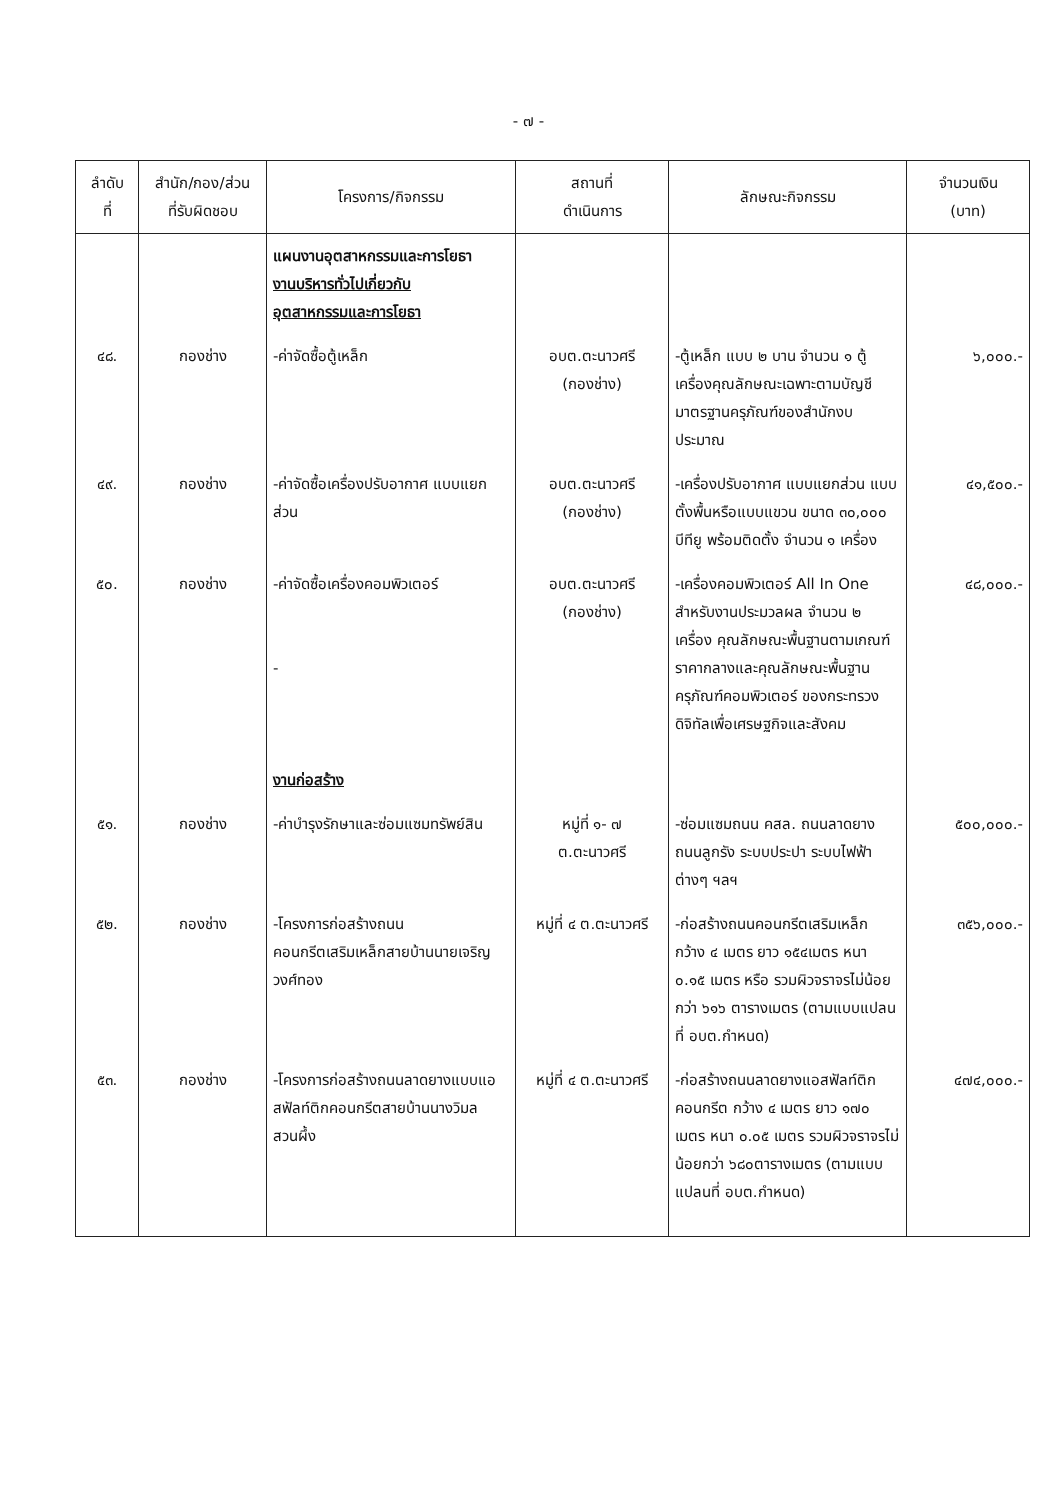- ๗ -
| ลำดับ ที่ | สำนัก/กอง/ส่วน ที่รับผิดชอบ | โครงการ/กิจกรรม | สถานที่ ดำเนินการ | ลักษณะกิจกรรม | จำนวนเงิน (บาท) |
| --- | --- | --- | --- | --- | --- |
| | | แผนงานอุตสาหกรรมและการโยธา งานบริหารทั่วไปเกี่ยวกับ อุตสาหกรรมและการโยธา | | | |
| ๔๘. | กองช่าง | -ค่าจัดซื้อตู้เหล็ก | อบต.ตะนาวศรี (กองช่าง) | -ตู้เหล็ก แบบ ๒ บาน จำนวน ๑ ตู้ เครื่องคุณลักษณะเฉพาะตามบัญชีมาตรฐานครุภัณฑ์ของสำนักงบประมาณ | ๖,๐๐๐.- |
| ๔๙. | กองช่าง | -ค่าจัดซื้อเครื่องปรับอากาศ แบบแยกส่วน | อบต.ตะนาวศรี (กองช่าง) | -เครื่องปรับอากาศ แบบแยกส่วน แบบตั้งพื้นหรือแบบแขวน ขนาด ๓๐,๐๐๐ บีทียู พร้อมติดตั้ง จำนวน ๑ เครื่อง | ๔๑,๕๐๐.- |
| ๕๐. | กองช่าง | -ค่าจัดซื้อเครื่องคอมพิวเตอร์ - งานก่อสร้าง | อบต.ตะนาวศรี (กองช่าง) | -เครื่องคอมพิวเตอร์ All In One สำหรับงานประมวลผล จำนวน ๒ เครื่อง คุณลักษณะพื้นฐานตามเกณฑ์ราคากลางและคุณลักษณะพื้นฐานครุภัณฑ์คอมพิวเตอร์ ของกระทรวงดิจิทัลเพื่อเศรษฐกิจและสังคม | ๔๘,๐๐๐.- |
| ๕๑. | กองช่าง | -ค่าบำรุงรักษาและซ่อมแซมทรัพย์สิน | หมู่ที่ ๑- ๗ ต.ตะนาวศรี | -ซ่อมแซมถนน คสล. ถนนลาดยาง ถนนลูกรัง ระบบประปา ระบบไฟฟ้าต่างๆ ฯลฯ | ๕๐๐,๐๐๐.- |
| ๕๒. | กองช่าง | -โครงการก่อสร้างถนนคอนกรีตเสริมเหล็กสายบ้านนายเจริญ วงศ์ทอง | หมู่ที่ ๔ ต.ตะนาวศรี | -ก่อสร้างถนนคอนกรีตเสริมเหล็ก กว้าง ๔ เมตร ยาว ๑๕๔เมตร หนา ๐.๑๕ เมตร หรือ รวมผิวจราจรไม่น้อยกว่า ๖๑๖ ตารางเมตร (ตามแบบแปลนที่ อบต.กำหนด) | ๓๕๖,๐๐๐.- |
| ๕๓. | กองช่าง | -โครงการก่อสร้างถนนลาดยางแบบแอสฟัลท์ติกคอนกรีตสายบ้านนางวิมล สวนผึ้ง | หมู่ที่ ๔ ต.ตะนาวศรี | -ก่อสร้างถนนลาดยางแอสฟัลท์ติกคอนกรีต กว้าง ๔ เมตร ยาว ๑๗๐ เมตร หนา ๐.๐๕ เมตร รวมผิวจราจรไม่น้อยกว่า ๖๘๐ตารางเมตร (ตามแบบแปลนที่ อบต.กำหนด) | ๔๗๔,๐๐๐.- |